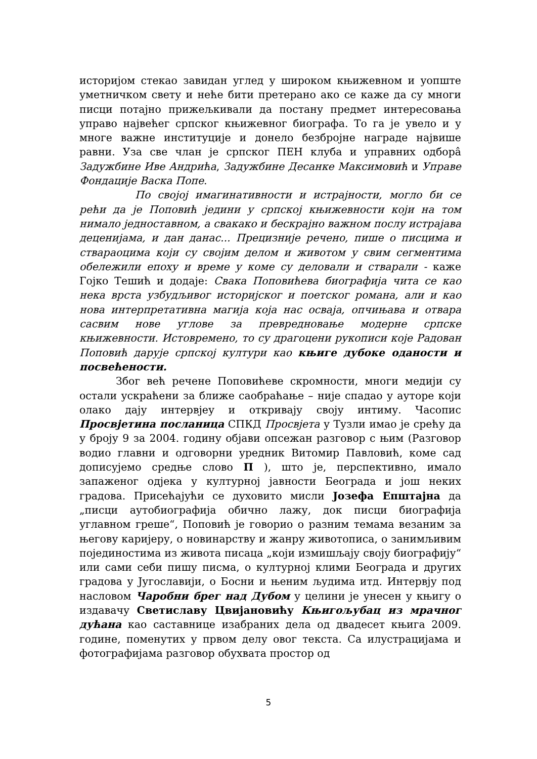историјом стекао завидан углед у широком књижевном и уопште уметничком свету и неће бити претерано ако се каже да су многи писци потајно прижељкивали да постану предмет интересовања управо највећег српског књижевног биографа. То га је увело и у многе важне институције и донело безбројне награде највише равни. Уза све члан је српског ПЕН клуба и управних одборâ Задужбине Иве Андрића, Задужбине Десанке Максимовић и Управе Фондације Васка Попе.
По својој имагинативности и истрајности, могло би се рећи да је Поповић једини у српској књижевности који на том нимало једноставном, а свакако и бескрајно важном послу истрајава деценијама, и дан данас... Прецизније речено, пише о писцима и ствараоцима који су својим делом и животом у свим сегментима обележили епоху и време у коме су деловали и стварали - каже Гојко Тешић и додаје: Свака Поповићева биографија чита се као нека врста узбудљивог историјског и поетског романа, али и као нова интерпретативна магија која нас осваја, опчињава и отвара сасвим нове углове за превредновање модерне српске књижевности. Истовремено, то су драгоцени рукописи које Радован Поповић дарује српској култури као књиге дубоке оданости и посвећености.
Због већ речене Поповићеве скромности, многи медији су остали ускраћени за ближе саобраћање – није спадао у ауторе који олако дају интервјеу и откривају своју интиму. Часопис Просвјетина посланица СПКД Просвјета у Тузли имао је срећу да у броју 9 за 2004. годину објави опсежан разговор с њим (Разговор водио главни и одговорни уредник Витомир Павловић, коме сад дописујемо средње слово П ), што је, перспективно, имало запаженог одјека у културној јавности Београда и још неких градова. Присећајући се духовито мисли Јозефа Епштајна да „писци аутобиографија обично лажу, док писци биографија углавном греше“, Поповић је говорио о разним темама везаним за његову каријеру, о новинарству и жанру животописа, о занимљивим појединостима из живота писаца „који измишљају своју биографију“ или сами себи пишу писма, о културној клими Београда и других градова у Југославији, о Босни и њеним људима итд. Интервју под насловом Чаробни брег над Дубом у целини је унесен у књигу о издавачу Светиславу Цвијановићу Књигољубац из мрачног дућана као саставнице изабраних дела од двадесет књига 2009. године, поменутих у првом делу овог текста. Са илустрацијама и фотографијама разговор обухвата простор од
5